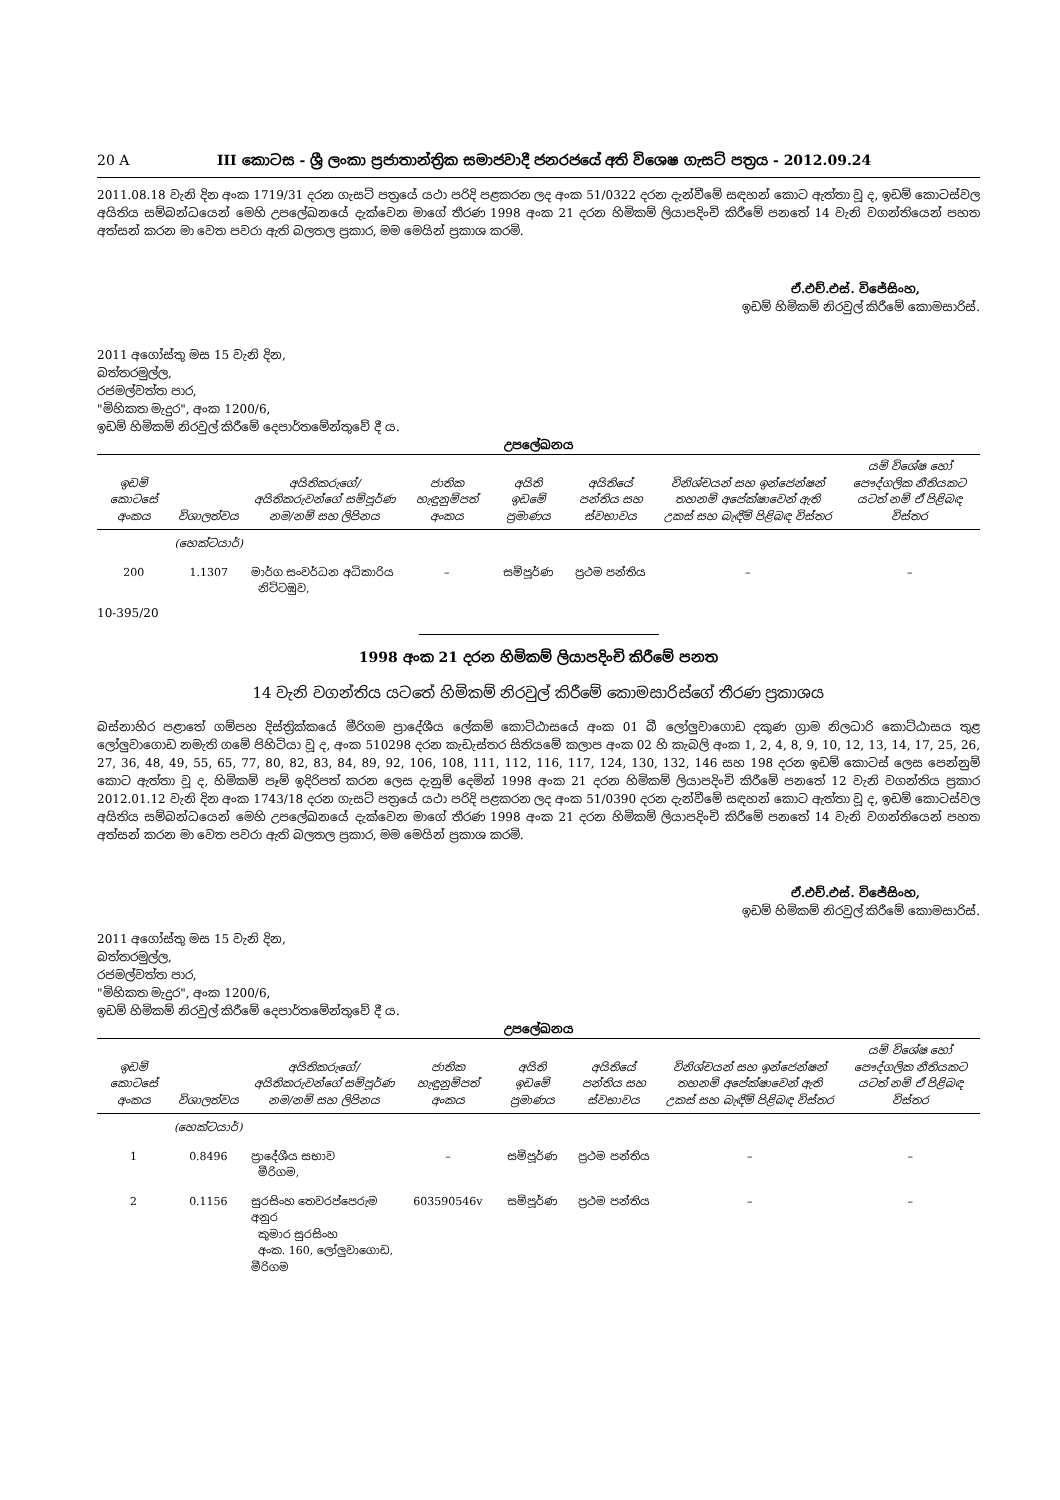20 A III කොටස - ශ්‍රී ලංකා ප්‍රජාතාන්ත්‍රික සමාජවාදී ජනරජයේ අති විශෙෂ ගැසට් පත්‍රය - 2012.09.24
2011.08.18 වැනි දින අංක 1719/31 දරන ගැසට් පත්‍රයේ යථා පරිදි පළකරන ලද අංක 51/0322 දරන දැන්වීමේ සඳහන් කොට ඇත්තා වූ ද, ඉඩම් කොටස්වල අයිතිය සම්බන්ධයෙන් මෙහි උපලේඛනයේ දැක්වෙන මාගේ තීරණ 1998 අංක 21 දරන හිමිකම් ලියාපදිංචි කිරීමේ පනතේ 14 වැනි වගන්තියෙන් පහත අත්සන් කරන මා වෙත පවරා ඇති බලතල ප්‍රකාර, මම මෙයින් ප්‍රකාශ කරමි.
ඒ.එච්.එස්. විජේසිංහ,
ඉඩම් හිමිකම් නිරවුල් කිරීමේ කොමසාරිස්.
2011 අගෝස්තු මස 15 වැනි දින,
බත්තරමුල්ල,
රජමල්වත්ත පාර,
"මිහිකත මැදුර", අංක 1200/6,
ඉඩම් හිමිකම් නිරවුල් කිරීමේ දෙපාර්තමේන්තුවේ දී ය.
උපලේඛනය
| ඉඩම් කොටසේ අංකය | විශාලත්වය | අයිතිකරුගේ/අයිතිකරුවන්ගේ සම්පූර්ණ නම/නම් සහ ලිපිනය | ජාතික හැඳුනුම්පත් අංකය | අයිති ඉඩමේ ප්‍රමාණය | අයිතියේ පන්තිය සහ ස්වභාවය | විනිශ්චයන් සහ ඉන්ජෙන්ෂන් තහනම් අපේක්ෂාවෙන් ඇති උකස් සහ බැඳීම් පිළිබඳ විස්තර | යම් විශේෂ හෝ පෞද්ගලික නීතියකට යටත් නම් ඒ පිළිබඳ විස්තර |
| --- | --- | --- | --- | --- | --- | --- | --- |
| | (හෙක්ටයාර්) | | | | | | |
| 200 | 1.1307 | මාර්ග සංවර්ධන අධිකාරිය නිට්ටඹුව, | – | සම්පූර්ණ | ප්‍රථම පන්තිය | – | – |
10-395/20
1998 අංක 21 දරන හිමිකම් ලියාපදිංචි කිරීමේ පනත
14 වැනි වගන්තිය යටතේ හිමිකම් නිරවුල් කිරීමේ කොමසාරිස්ගේ තීරණ ප්‍රකාශය
බස්නාහිර පළාතේ ගම්පහ දිස්ත්‍රික්කයේ මීරිගම ප්‍රාදේශීය ලේකම් කොට්ඨාසයේ අංක 01 බී ලෝලුවාගොඩ දකුණ ග්‍රාම නිලධාරි කොට්ඨාසය තුළ ලෝලුවාගොඩ නමැති ගමේ පිහිටියා වූ ද, අංක 510298 දරන කැඩැස්තර සිතියමේ කලාප අංක 02 හි කැබලි අංක 1, 2, 4, 8, 9, 10, 12, 13, 14, 17, 25, 26, 27, 36, 48, 49, 55, 65, 77, 80, 82, 83, 84, 89, 92, 106, 108, 111, 112, 116, 117, 124, 130, 132, 146 සහ 198 දරන ඉඩම් කොටස් ලෙස පෙන්නුම් කොට ඇත්තා වූ ද, හිමිකම් පෑම් ඉදිරිපත් කරන ලෙස දැනුම් දෙමින් 1998 අංක 21 දරන හිමිකම් ලියාපදිංචි කිරීමේ පනතේ 12 වැනි වගන්තිය ප්‍රකාර 2012.01.12 වැනි දින අංක 1743/18 දරන ගැසට් පත්‍රයේ යථා පරිදි පළකරන ලද අංක 51/0390 දරන දැන්වීමේ සඳහන් කොට ඇත්තා වූ ද, ඉඩම් කොටස්වල අයිතිය සම්බන්ධයෙන් මෙහි උපලේඛනයේ දැක්වෙන මාගේ තීරණ 1998 අංක 21 දරන හිමිකම් ලියාපදිංචි කිරීමේ පනතේ 14 වැනි වගන්තියෙන් පහත අත්සන් කරන මා වෙත පවරා ඇති බලතල ප්‍රකාර, මම මෙයින් ප්‍රකාශ කරමි.
ඒ.එච්.එස්. විජේසිංහ,
ඉඩම් හිමිකම් නිරවුල් කිරීමේ කොමසාරිස්.
2011 අගෝස්තු මස 15 වැනි දින,
බත්තරමුල්ල,
රජමල්වත්ත පාර,
"මිහිකත මැදුර", අංක 1200/6,
ඉඩම් හිමිකම් නිරවුල් කිරීමේ දෙපාර්තමේන්තුවේ දී ය.
උපලේඛනය
| ඉඩම් කොටසේ අංකය | විශාලත්වය | අයිතිකරුගේ/අයිතිකරුවන්ගේ සම්පූර්ණ නම/නම් සහ ලිපිනය | ජාතික හැඳුනුම්පත් අංකය | අයිති ඉඩමේ ප්‍රමාණය | අයිතියේ පන්තිය සහ ස්වභාවය | විනිශ්චයන් සහ ඉන්ජෙන්ෂන් තහනම් අපේක්ෂාවෙන් ඇති උකස් සහ බැඳීම් පිළිබඳ විස්තර | යම් විශේෂ හෝ පෞද්ගලික නීතියකට යටත් නම් ඒ පිළිබඳ විස්තර |
| --- | --- | --- | --- | --- | --- | --- | --- |
| | (හෙක්ටයාර්) | | | | | | |
| 1 | 0.8496 | ප්‍රාදේශීය සභාව මීරිගම, | – | සම්පූර්ණ | ප්‍රථම පන්තිය | – | – |
| 2 | 0.1156 | සුරසිංහ තෙවරප්පෙරුම අනුර කුමාර සුරසිංහ අංක. 160, ලෝලුවාගොඩ, මීරිගම | 603590546v | සම්පූර්ණ | ප්‍රථම පන්තිය | – | – |